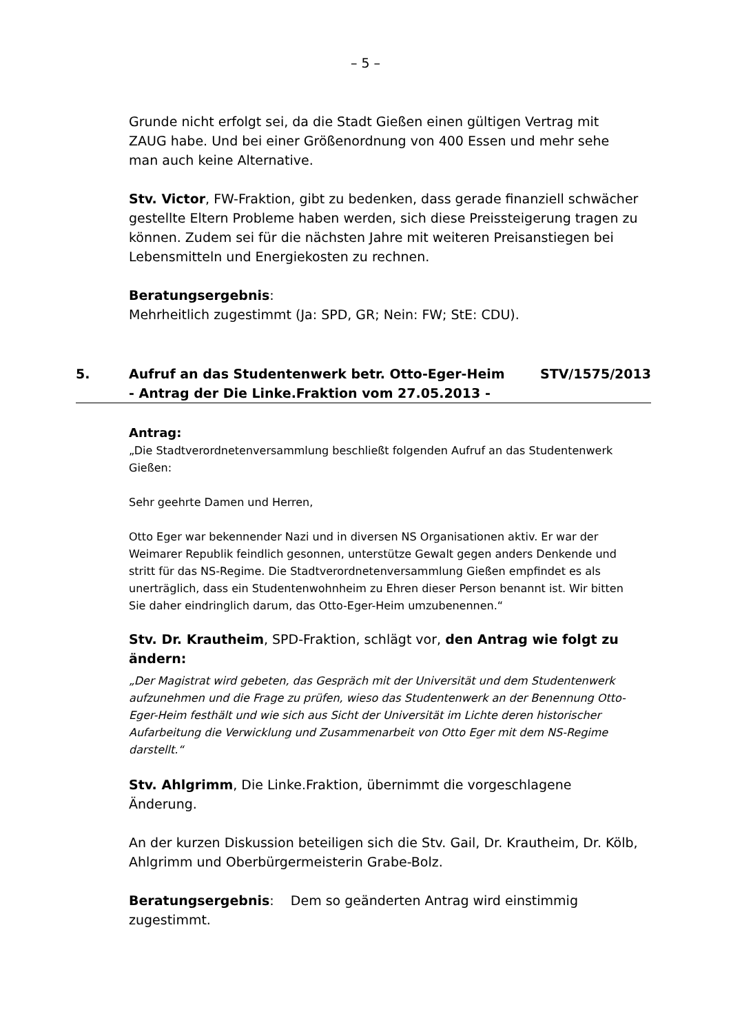– 5 –
Grunde nicht erfolgt sei, da die Stadt Gießen einen gültigen Vertrag mit ZAUG habe. Und bei einer Größenordnung von 400 Essen und mehr sehe man auch keine Alternative.
Stv. Victor, FW-Fraktion, gibt zu bedenken, dass gerade finanziell schwächer gestellte Eltern Probleme haben werden, sich diese Preissteigerung tragen zu können. Zudem sei für die nächsten Jahre mit weiteren Preisanstiegen bei Lebensmitteln und Energiekosten zu rechnen.
Beratungsergebnis:
Mehrheitlich zugestimmt (Ja: SPD, GR; Nein: FW; StE: CDU).
5. Aufruf an das Studentenwerk betr. Otto-Eger-Heim
- Antrag der Die Linke.Fraktion vom 27.05.2013 -
STV/1575/2013
Antrag:
„Die Stadtverordnetenversammlung beschließt folgenden Aufruf an das Studentenwerk Gießen:
Sehr geehrte Damen und Herren,
Otto Eger war bekennender Nazi und in diversen NS Organisationen aktiv. Er war der Weimarer Republik feindlich gesonnen, unterstütze Gewalt gegen anders Denkende und stritt für das NS-Regime. Die Stadtverordnetenversammlung Gießen empfindet es als unerträglich, dass ein Studentenwohnheim zu Ehren dieser Person benannt ist. Wir bitten Sie daher eindringlich darum, das Otto-Eger-Heim umzubenennen.“
Stv. Dr. Krautheim, SPD-Fraktion, schlägt vor, den Antrag wie folgt zu ändern:
„Der Magistrat wird gebeten, das Gespräch mit der Universität und dem Studentenwerk aufzunehmen und die Frage zu prüfen, wieso das Studentenwerk an der Benennung Otto-Eger-Heim festhält und wie sich aus Sicht der Universität im Lichte deren historischer Aufarbeitung die Verwicklung und Zusammenarbeit von Otto Eger mit dem NS-Regime darstellt.“
Stv. Ahlgrimm, Die Linke.Fraktion, übernimmt die vorgeschlagene Änderung.
An der kurzen Diskussion beteiligen sich die Stv. Gail, Dr. Krautheim, Dr. Kölb, Ahlgrimm und Oberbürgermeisterin Grabe-Bolz.
Beratungsergebnis: Dem so geänderten Antrag wird einstimmig zugestimmt.